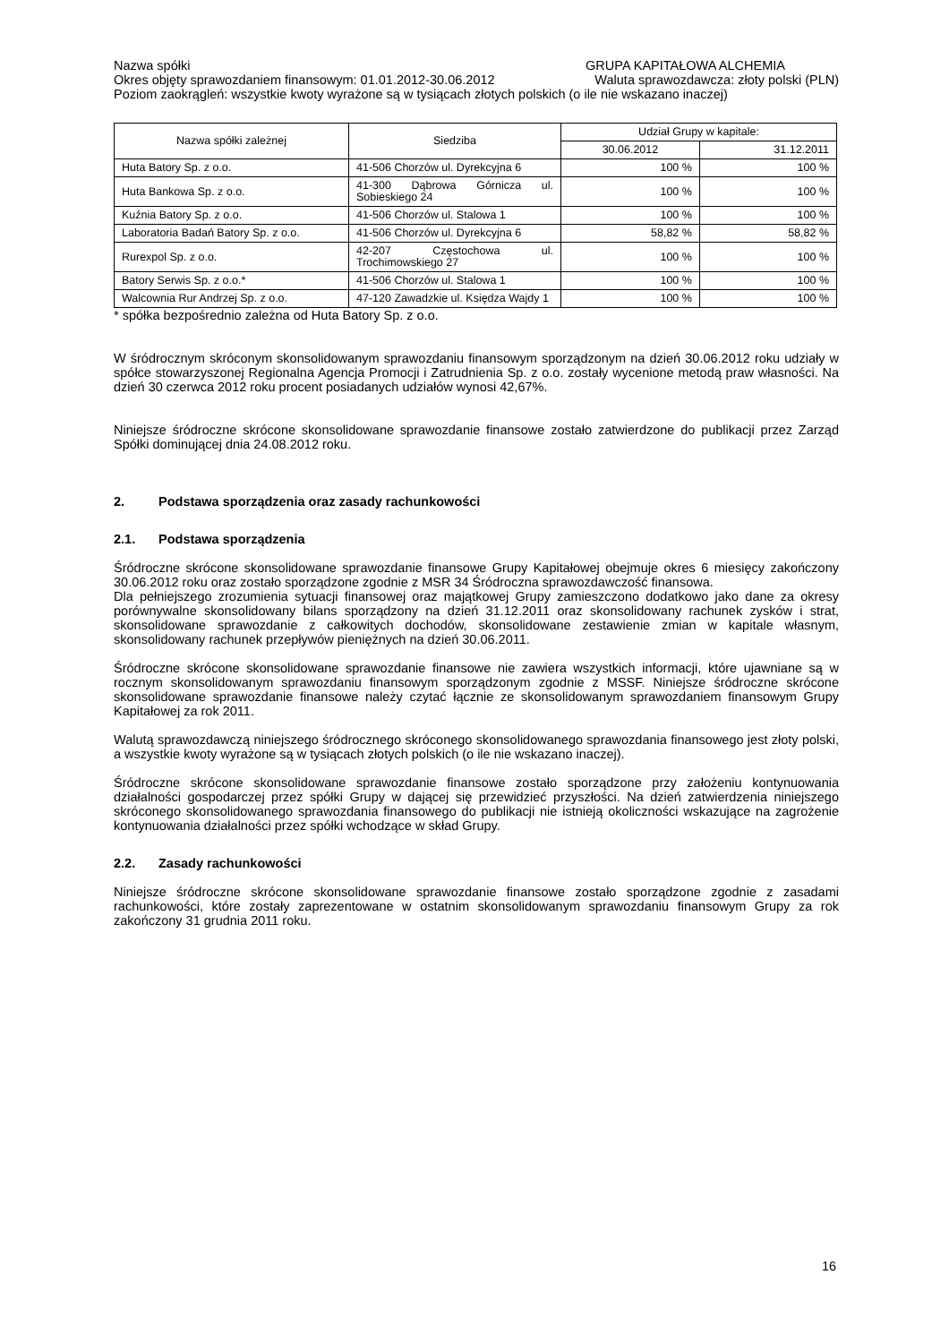Nazwa spółki GRUPA KAPITAŁOWA ALCHEMIA
Okres objęty sprawozdaniem finansowym: 01.01.2012-30.06.2012 Waluta sprawozdawcza: złoty polski (PLN)
Poziom zaokrągleń: wszystkie kwoty wyrażone są w tysiącach złotych polskich (o ile nie wskazano inaczej)
| Nazwa spółki zależnej | Siedziba | Udział Grupy w kapitale: | |
| --- | --- | --- | --- |
| | | 30.06.2012 | 31.12.2011 |
| Huta Batory Sp. z o.o. | 41-506 Chorzów ul. Dyrekcyjna 6 | 100 % | 100 % |
| Huta Bankowa Sp. z o.o. | 41-300 Dąbrowa Górnicza ul. Sobieskiego 24 | 100 % | 100 % |
| Kuźnia Batory Sp. z o.o. | 41-506 Chorzów ul. Stalowa 1 | 100 % | 100 % |
| Laboratoria Badań Batory Sp. z o.o. | 41-506 Chorzów ul. Dyrekcyjna 6 | 58,82 % | 58,82 % |
| Rurexpol Sp. z o.o. | 42-207 Częstochowa ul. Trochimowskiego 27 | 100 % | 100 % |
| Batory Serwis Sp. z o.o.* | 41-506 Chorzów ul. Stalowa 1 | 100 % | 100 % |
| Walcownia Rur Andrzej Sp. z o.o. | 47-120 Zawadzkie ul. Księdza Wajdy 1 | 100 % | 100 % |
* spółka bezpośrednio zależna od Huta Batory Sp. z o.o.
W śródrocznym skróconym skonsolidowanym sprawozdaniu finansowym sporządzonym na dzień 30.06.2012 roku udziały w spółce stowarzyszonej Regionalna Agencja Promocji i Zatrudnienia Sp. z o.o. zostały wycenione metodą praw własności. Na dzień 30 czerwca 2012 roku procent posiadanych udziałów wynosi 42,67%.
Niniejsze śródroczne skrócone skonsolidowane sprawozdanie finansowe zostało zatwierdzone do publikacji przez Zarząd Spółki dominującej dnia 24.08.2012 roku.
2. Podstawa sporządzenia oraz zasady rachunkowości
2.1. Podstawa sporządzenia
Śródroczne skrócone skonsolidowane sprawozdanie finansowe Grupy Kapitałowej obejmuje okres 6 miesięcy zakończony 30.06.2012 roku oraz zostało sporządzone zgodnie z MSR 34 Śródroczna sprawozdawczość finansowa.
Dla pełniejszego zrozumienia sytuacji finansowej oraz majątkowej Grupy zamieszczono dodatkowo jako dane za okresy porównywalne skonsolidowany bilans sporządzony na dzień 31.12.2011 oraz skonsolidowany rachunek zysków i strat, skonsolidowane sprawozdanie z całkowitych dochodów, skonsolidowane zestawienie zmian w kapitale własnym, skonsolidowany rachunek przepływów pieniężnych na dzień 30.06.2011.
Śródroczne skrócone skonsolidowane sprawozdanie finansowe nie zawiera wszystkich informacji, które ujawniane są w rocznym skonsolidowanym sprawozdaniu finansowym sporządzonym zgodnie z MSSF. Niniejsze śródroczne skrócone skonsolidowane sprawozdanie finansowe należy czytać łącznie ze skonsolidowanym sprawozdaniem finansowym Grupy Kapitałowej za rok 2011.
Walutą sprawozdawczą niniejszego śródrocznego skróconego skonsolidowanego sprawozdania finansowego jest złoty polski, a wszystkie kwoty wyrażone są w tysiącach złotych polskich (o ile nie wskazano inaczej).
Śródroczne skrócone skonsolidowane sprawozdanie finansowe zostało sporządzone przy założeniu kontynuowania działalności gospodarczej przez spółki Grupy w dającej się przewidzieć przyszłości. Na dzień zatwierdzenia niniejszego skróconego skonsolidowanego sprawozdania finansowego do publikacji nie istnieją okoliczności wskazujące na zagrożenie kontynuowania działalności przez spółki wchodzące w skład Grupy.
2.2. Zasady rachunkowości
Niniejsze śródroczne skrócone skonsolidowane sprawozdanie finansowe zostało sporządzone zgodnie z zasadami rachunkowości, które zostały zaprezentowane w ostatnim skonsolidowanym sprawozdaniu finansowym Grupy za rok zakończony 31 grudnia 2011 roku.
16